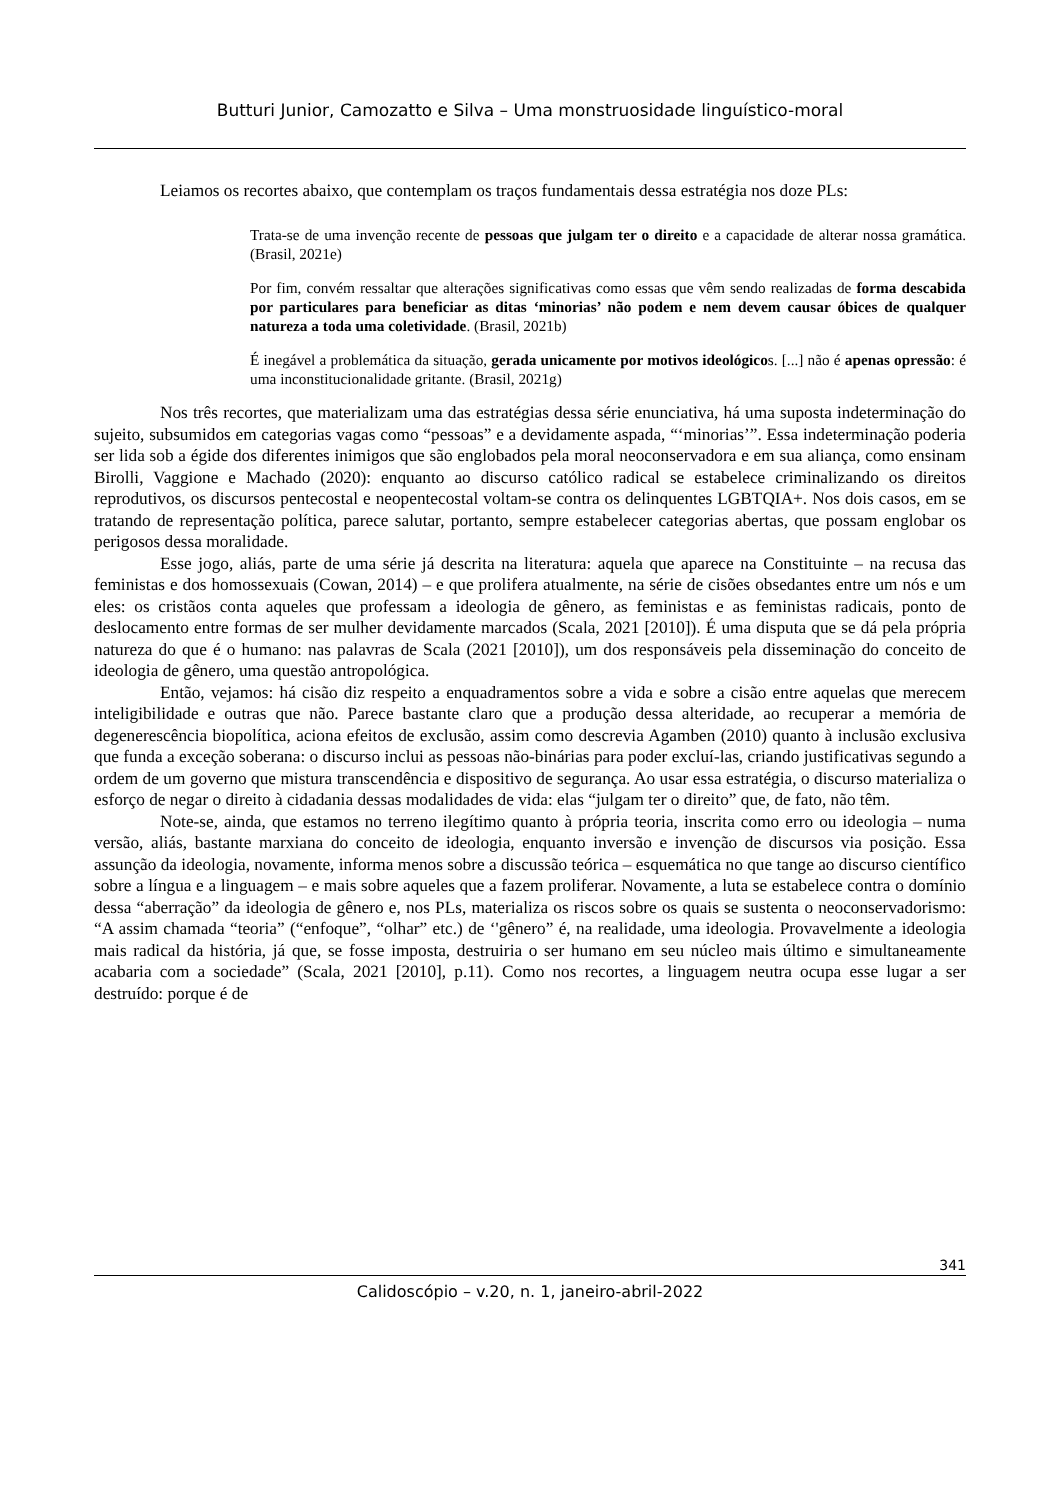Butturi Junior, Camozatto e Silva – Uma monstruosidade linguístico-moral
Leiamos os recortes abaixo, que contemplam os traços fundamentais dessa estratégia nos doze PLs:
Trata-se de uma invenção recente de pessoas que julgam ter o direito e a capacidade de alterar nossa gramática. (Brasil, 2021e)
Por fim, convém ressaltar que alterações significativas como essas que vêm sendo realizadas de forma descabida por particulares para beneficiar as ditas ‘minorias’ não podem e nem devem causar óbices de qualquer natureza a toda uma coletividade. (Brasil, 2021b)
É inegável a problemática da situação, gerada unicamente por motivos ideológicos. [...] não é apenas opressão: é uma inconstitucionalidade gritante. (Brasil, 2021g)
Nos três recortes, que materializam uma das estratégias dessa série enunciativa, há uma suposta indeterminação do sujeito, subsumidos em categorias vagas como “pessoas” e a devidamente aspada, “‘minorias’”. Essa indeterminação poderia ser lida sob a égide dos diferentes inimigos que são englobados pela moral neoconservadora e em sua aliança, como ensinam Birolli, Vaggione e Machado (2020): enquanto ao discurso católico radical se estabelece criminalizando os direitos reprodutivos, os discursos pentecostal e neopentecostal voltam-se contra os delinquentes LGBTQIA+. Nos dois casos, em se tratando de representação política, parece salutar, portanto, sempre estabelecer categorias abertas, que possam englobar os perigosos dessa moralidade.
Esse jogo, aliás, parte de uma série já descrita na literatura: aquela que aparece na Constituinte – na recusa das feministas e dos homossexuais (Cowan, 2014) – e que prolifera atualmente, na série de cisões obsedantes entre um nós e um eles: os cristãos conta aqueles que professam a ideologia de gênero, as feministas e as feministas radicais, ponto de deslocamento entre formas de ser mulher devidamente marcados (Scala, 2021 [2010]). É uma disputa que se dá pela própria natureza do que é o humano: nas palavras de Scala (2021 [2010]), um dos responsáveis pela disseminação do conceito de ideologia de gênero, uma questão antropológica.
Então, vejamos: há cisão diz respeito a enquadramentos sobre a vida e sobre a cisão entre aquelas que merecem inteligibilidade e outras que não. Parece bastante claro que a produção dessa alteridade, ao recuperar a memória de degenerescência biopolítica, aciona efeitos de exclusão, assim como descrevia Agamben (2010) quanto à inclusão exclusiva que funda a exceção soberana: o discurso inclui as pessoas não-binárias para poder excluí-las, criando justificativas segundo a ordem de um governo que mistura transcendência e dispositivo de segurança. Ao usar essa estratégia, o discurso materializa o esforço de negar o direito à cidadania dessas modalidades de vida: elas “julgam ter o direito” que, de fato, não têm.
Note-se, ainda, que estamos no terreno ilegítimo quanto à própria teoria, inscrita como erro ou ideologia – numa versão, aliás, bastante marxiana do conceito de ideologia, enquanto inversão e invenção de discursos via posição. Essa assunção da ideologia, novamente, informa menos sobre a discussão teórica – esquemática no que tange ao discurso científico sobre a língua e a linguagem – e mais sobre aqueles que a fazem proliferar. Novamente, a luta se estabelece contra o domínio dessa “aberração” da ideologia de gênero e, nos PLs, materializa os riscos sobre os quais se sustenta o neoconservadorismo: “A assim chamada “teoria” (“enfoque”, “olhar” etc.) de ‘'gênero” é, na realidade, uma ideologia. Provavelmente a ideologia mais radical da história, já que, se fosse imposta, destruiria o ser humano em seu núcleo mais último e simultaneamente acabaria com a sociedade” (Scala, 2021 [2010], p.11). Como nos recortes, a linguagem neutra ocupa esse lugar a ser destruído: porque é de
341
Calidoscópio – v.20, n. 1, janeiro-abril-2022